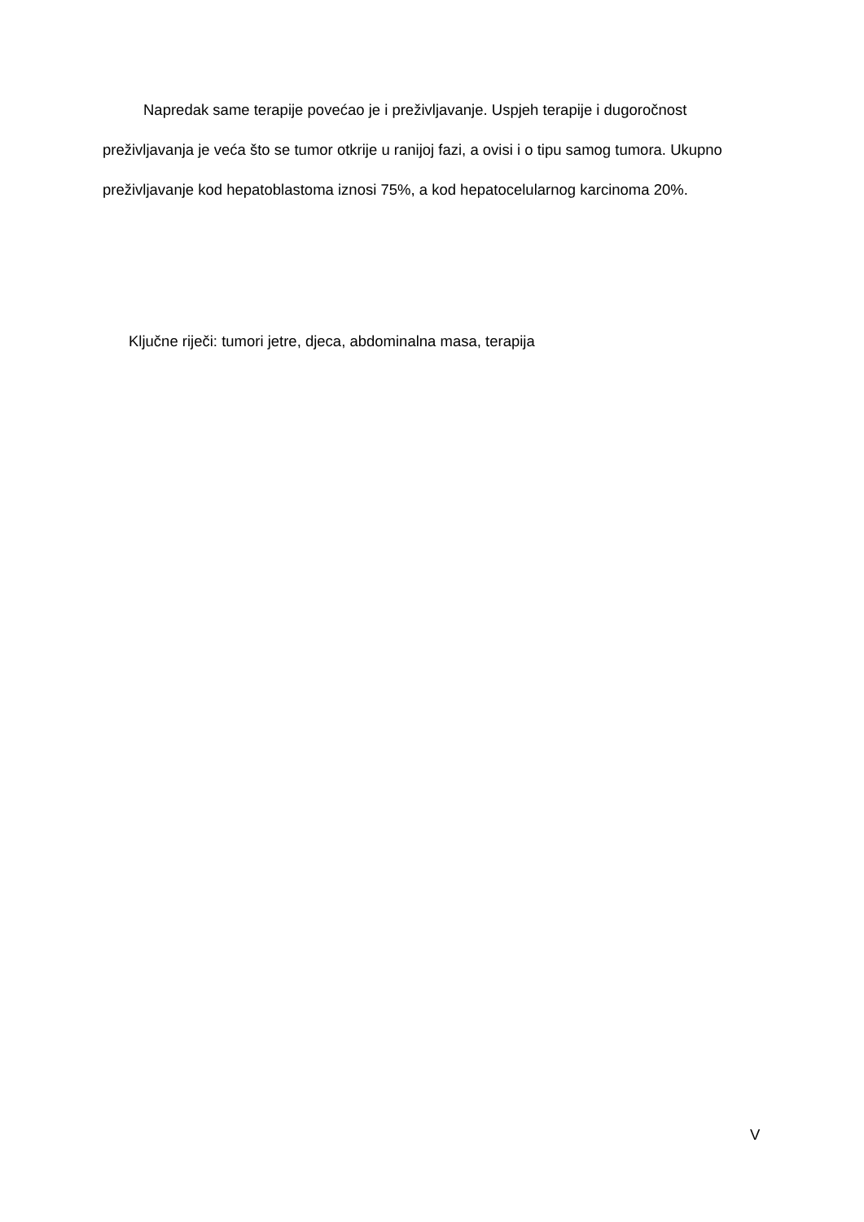Napredak same terapije povećao je i preživljavanje. Uspjeh terapije i dugoročnost preživljavanja je veća što se tumor otkrije u ranijoj fazi, a ovisi i o tipu samog tumora. Ukupno preživljavanje kod hepatoblastoma iznosi 75%, a kod hepatocelularnog karcinoma 20%.
Ključne riječi: tumori jetre, djeca, abdominalna masa, terapija
V